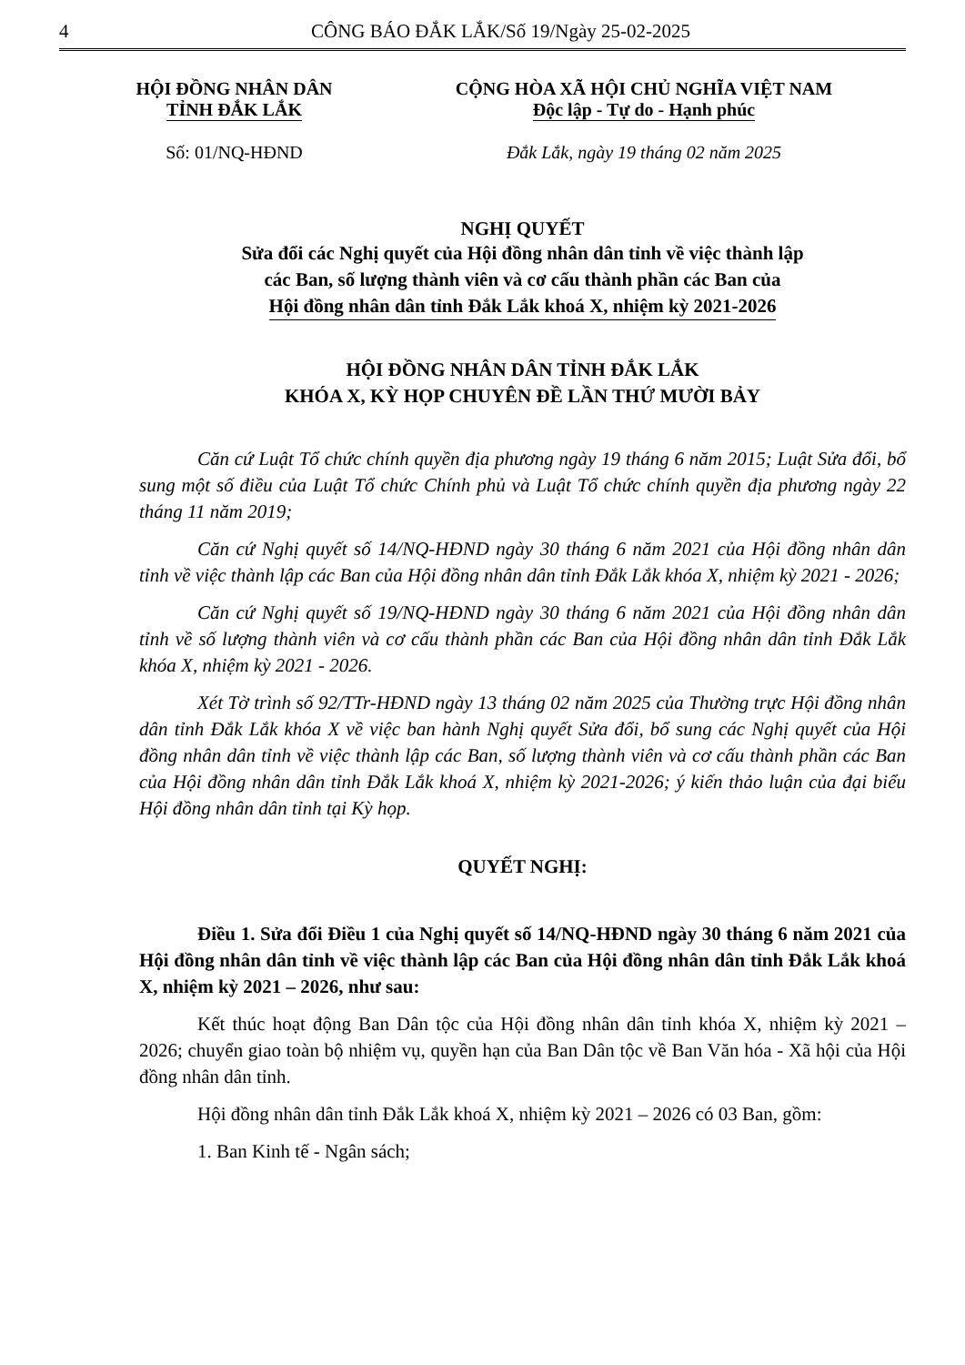4 CÔNG BÁO ĐẮK LẮK/Số 19/Ngày 25-02-2025
HỘI ĐỒNG NHÂN DÂN
TỈNH ĐẮK LẮK
Số: 01/NQ-HĐND
CỘNG HÒA XÃ HỘI CHỦ NGHĨA VIỆT NAM
Độc lập - Tự do - Hạnh phúc
Đắk Lắk, ngày 19 tháng 02 năm 2025
NGHỊ QUYẾT
Sửa đổi các Nghị quyết của Hội đồng nhân dân tỉnh về việc thành lập
các Ban, số lượng thành viên và cơ cấu thành phần các Ban của
Hội đồng nhân dân tỉnh Đắk Lắk khoá X, nhiệm kỳ 2021-2026
HỘI ĐỒNG NHÂN DÂN TỈNH ĐẮK LẮK
KHÓA X, KỲ HỌP CHUYÊN ĐỀ LẦN THỨ MƯỜI BẢY
Căn cứ Luật Tổ chức chính quyền địa phương ngày 19 tháng 6 năm 2015; Luật Sửa đổi, bổ sung một số điều của Luật Tổ chức Chính phủ và Luật Tổ chức chính quyền địa phương ngày 22 tháng 11 năm 2019;
Căn cứ Nghị quyết số 14/NQ-HĐND ngày 30 tháng 6 năm 2021 của Hội đồng nhân dân tỉnh về việc thành lập các Ban của Hội đồng nhân dân tỉnh Đắk Lắk khóa X, nhiệm kỳ 2021 - 2026;
Căn cứ Nghị quyết số 19/NQ-HĐND ngày 30 tháng 6 năm 2021 của Hội đồng nhân dân tỉnh về số lượng thành viên và cơ cấu thành phần các Ban của Hội đồng nhân dân tỉnh Đắk Lắk khóa X, nhiệm kỳ 2021 - 2026.
Xét Tờ trình số 92/TTr-HĐND ngày 13 tháng 02 năm 2025 của Thường trực Hội đồng nhân dân tỉnh Đắk Lắk khóa X về việc ban hành Nghị quyết Sửa đổi, bổ sung các Nghị quyết của Hội đồng nhân dân tỉnh về việc thành lập các Ban, số lượng thành viên và cơ cấu thành phần các Ban của Hội đồng nhân dân tỉnh Đắk Lắk khoá X, nhiệm kỳ 2021-2026; ý kiến thảo luận của đại biểu Hội đồng nhân dân tỉnh tại Kỳ họp.
QUYẾT NGHỊ:
Điều 1. Sửa đổi Điều 1 của Nghị quyết số 14/NQ-HĐND ngày 30 tháng 6 năm 2021 của Hội đồng nhân dân tỉnh về việc thành lập các Ban của Hội đồng nhân dân tỉnh Đắk Lắk khoá X, nhiệm kỳ 2021 – 2026, như sau:
Kết thúc hoạt động Ban Dân tộc của Hội đồng nhân dân tỉnh khóa X, nhiệm kỳ 2021 – 2026; chuyển giao toàn bộ nhiệm vụ, quyền hạn của Ban Dân tộc về Ban Văn hóa - Xã hội của Hội đồng nhân dân tỉnh.
Hội đồng nhân dân tỉnh Đắk Lắk khoá X, nhiệm kỳ 2021 – 2026 có 03 Ban, gồm:
1. Ban Kinh tế - Ngân sách;